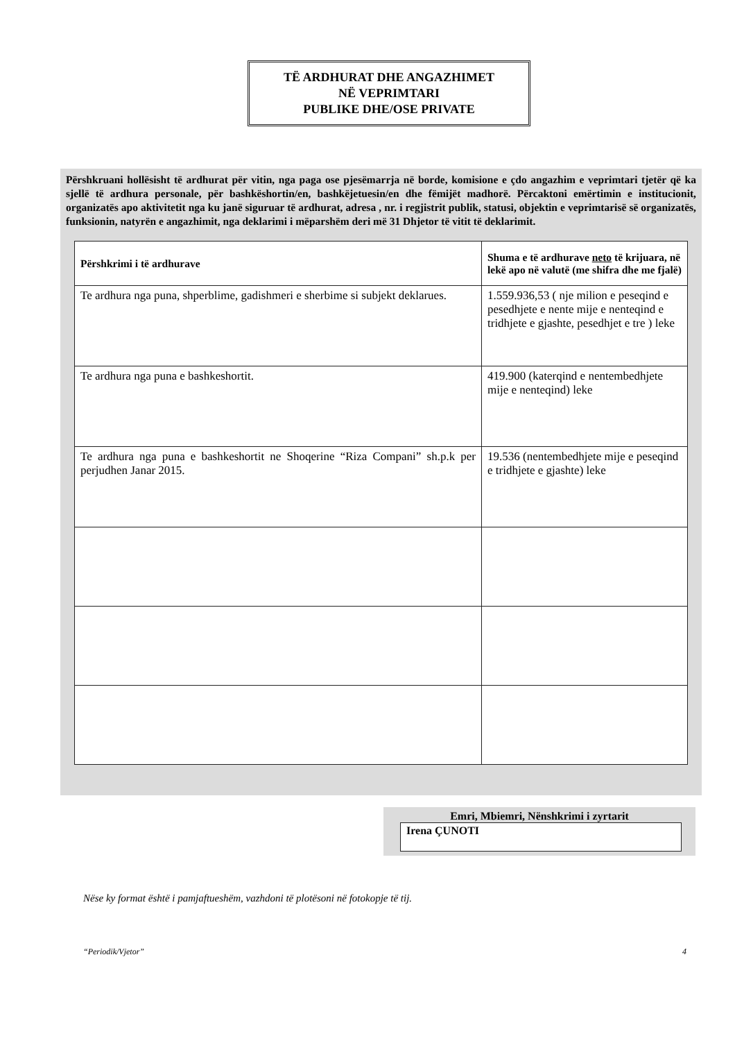TË ARDHURAT DHE ANGAZHIMET
NË VEPRIMTARI
PUBLIKE DHE/OSE PRIVATE
Përshkruani hollësisht të ardhurat për vitin, nga paga ose pjesëmarrja në borde, komisione e çdo angazhim e veprimtari tjetër që ka sjellë të ardhura personale, për bashkëshortin/en, bashkëjetuesin/en dhe fëmijët madhorë. Përcaktoni emërtimin e institucionit, organizatës apo aktivitetit nga ku janë siguruar të ardhurat, adresa , nr. i regjistrit publik, statusi, objektin e veprimtarisë së organizatës, funksionin, natyrën e angazhimit, nga deklarimi i mëparshëm deri më 31 Dhjetor të vitit të deklarimit.
| Përshkrimi i të ardhurave | Shuma e të ardhurave neto të krijuara, në lekë apo në valutë (me shifra dhe me fjalë) |
| --- | --- |
| Te ardhura nga puna, shperblime, gadishmeri e sherbime si subjekt deklarues. | 1.559.936,53 ( nje milion e peseqind e pesedhjete e nente mije e nenteqind e tridhjete e gjashte, pesedhjet e tre ) leke |
| Te ardhura nga puna e bashkeshortit. | 419.900 (katerqind e nentembedhjete mije e nenteqind) leke |
| Te ardhura nga puna e bashkeshortit ne Shoqerine “Riza Compani” sh.p.k per perjudhen Janar 2015. | 19.536 (nentembedhjete mije e peseqind e tridhjete e gjashte) leke |
Emri, Mbiemri, Nënshkrimi i zyrtarit
Irena ÇUNOTI
Nëse ky format është i pamjaftueshëm, vazhdoni të plotësoni në fotokopje të tij.
“Periodik/Vjetor” 4